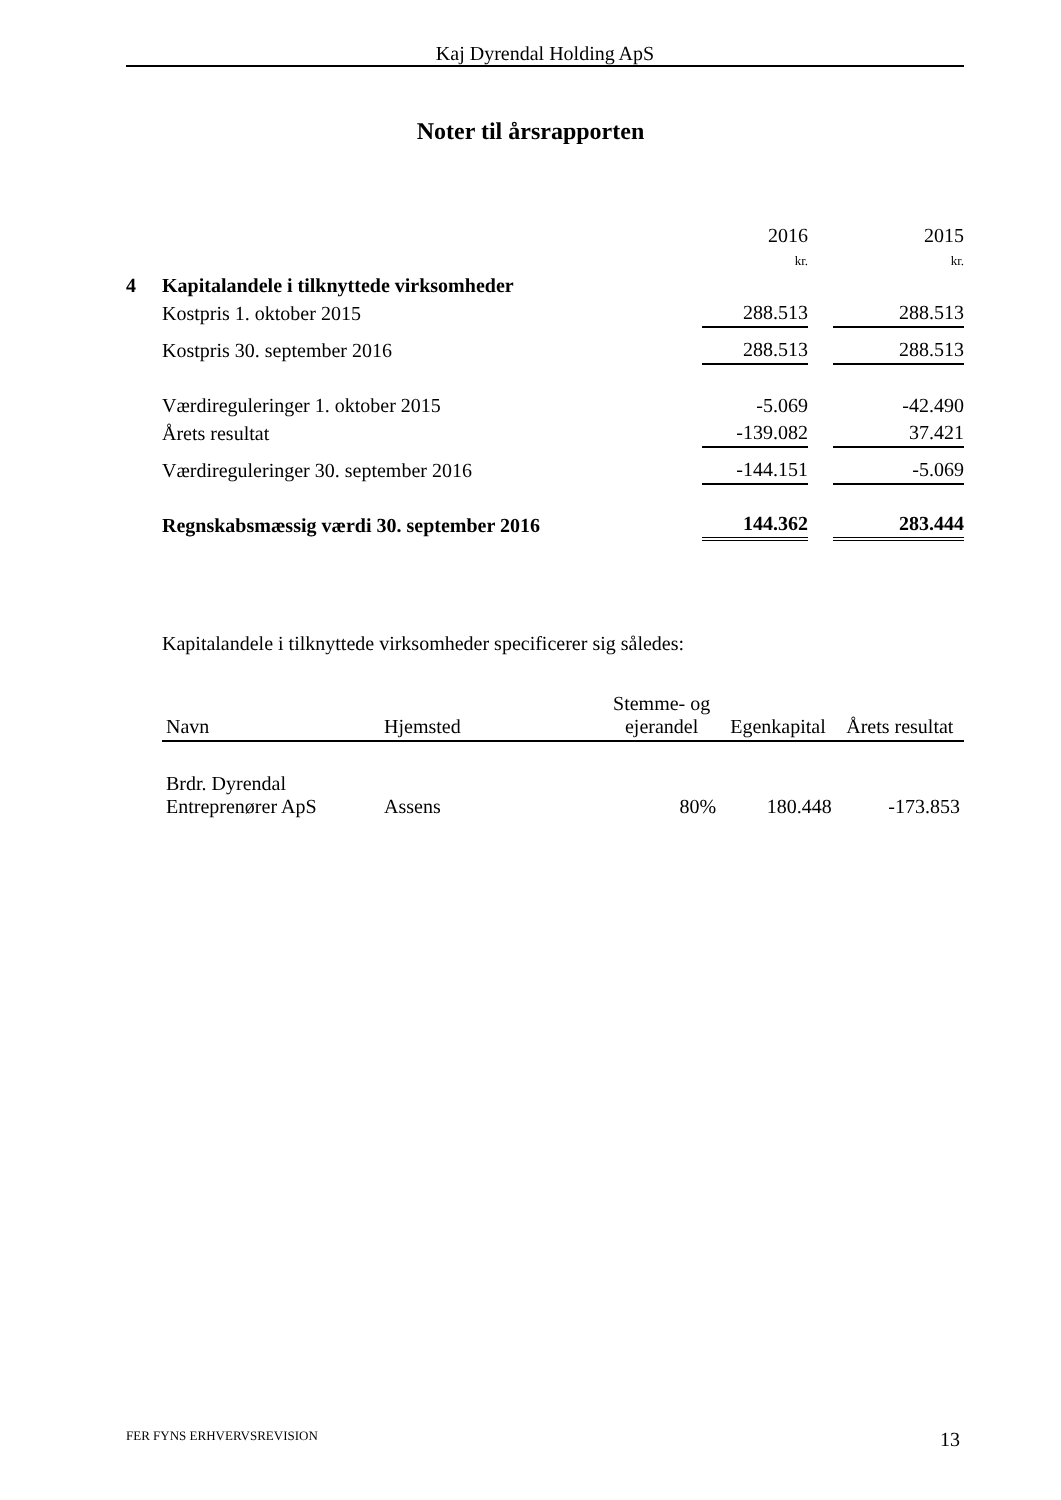Kaj Dyrendal Holding ApS
Noter til årsrapporten
| | | 2016 kr. | | 2015 kr. |
| 4 | Kapitalandele i tilknyttede virksomheder | | | |
| | Kostpris 1. oktober 2015 | 288.513 | | 288.513 |
| | Kostpris 30. september 2016 | 288.513 | | 288.513 |
| | Værdireguleringer 1. oktober 2015 | -5.069 | | -42.490 |
| | Årets resultat | -139.082 | | 37.421 |
| | Værdireguleringer 30. september 2016 | -144.151 | | -5.069 |
| | Regnskabsmæssig værdi 30. september 2016 | 144.362 | | 283.444 |
Kapitalandele i tilknyttede virksomheder specificerer sig således:
| Navn | Hjemsted | Stemme- og ejerandel | Egenkapital | Årets resultat |
| --- | --- | --- | --- | --- |
| Brdr. Dyrendal Entreprenører ApS | Assens | 80% | 180.448 | -173.853 |
FER FYNS ERHVERVSREVISION 13